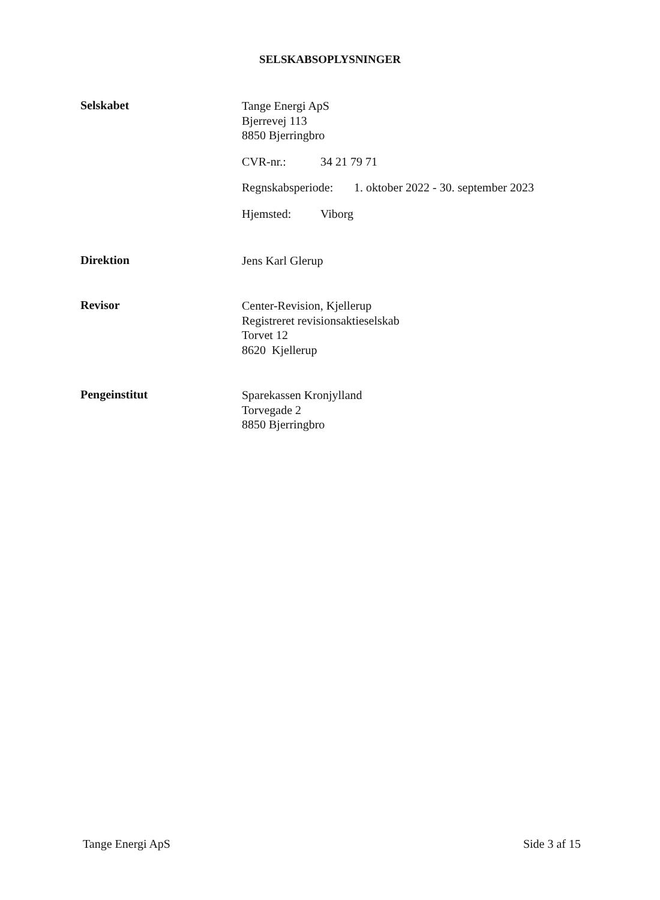SELSKABSOPLYSNINGER
Selskabet
Tange Energi ApS
Bjerrevej 113
8850 Bjerringbro
CVR-nr.: 34 21 79 71
Regnskabsperiode: 1. oktober 2022 - 30. september 2023
Hjemsted: Viborg
Direktion
Jens Karl Glerup
Revisor
Center-Revision, Kjellerup
Registreret revisionsaktieselskab
Torvet 12
8620 Kjellerup
Pengeinstitut
Sparekassen Kronjylland
Torvegade 2
8850 Bjerringbro
Tange Energi ApS Side 3 af 15